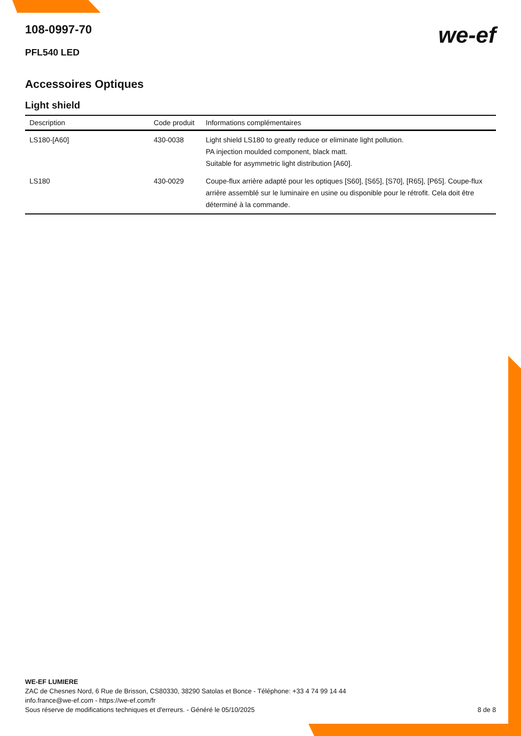108-0997-70
we-ef
PFL540 LED
Accessoires Optiques
Light shield
| Description | Code produit | Informations complémentaires |
| --- | --- | --- |
| LS180-[A60] | 430-0038 | Light shield LS180 to greatly reduce or eliminate light pollution. PA injection moulded component, black matt. Suitable for asymmetric light distribution [A60]. |
| LS180 | 430-0029 | Coupe-flux arrière adapté pour les optiques [S60], [S65], [S70], [R65], [P65]. Coupe-flux arrière assemblé sur le luminaire en usine ou disponible pour le rétrofit. Cela doit être déterminé à la commande. |
WE-EF LUMIERE
ZAC de Chesnes Nord, 6 Rue de Brisson, CS80330, 38290 Satolas et Bonce - Téléphone: +33 4 74 99 14 44
info.france@we-ef.com - https://we-ef.com/fr
Sous réserve de modifications techniques et d'erreurs. - Généré le 05/10/2025 8 de 8